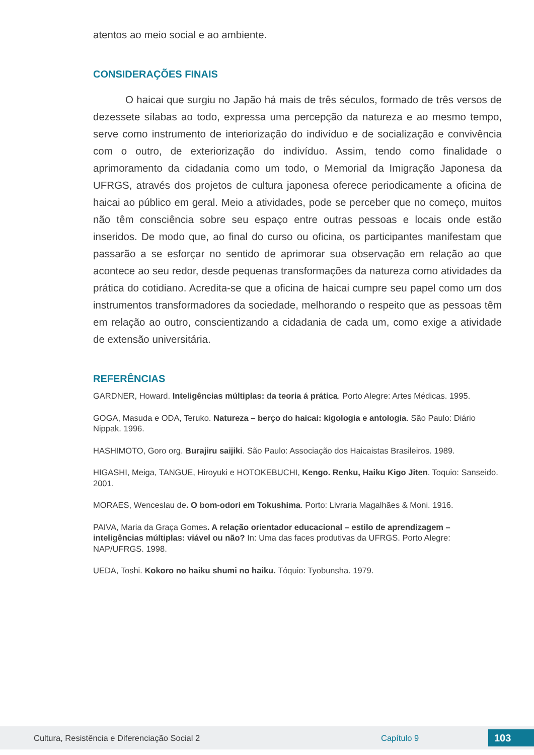atentos ao meio social e ao ambiente.
CONSIDERAÇÕES FINAIS
O haicai que surgiu no Japão há mais de três séculos, formado de três versos de dezessete sílabas ao todo, expressa uma percepção da natureza e ao mesmo tempo, serve como instrumento de interiorização do indivíduo e de socialização e convivência com o outro, de exteriorização do indivíduo. Assim, tendo como finalidade o aprimoramento da cidadania como um todo, o Memorial da Imigração Japonesa da UFRGS, através dos projetos de cultura japonesa oferece periodicamente a oficina de haicai ao público em geral. Meio a atividades, pode se perceber que no começo, muitos não têm consciência sobre seu espaço entre outras pessoas e locais onde estão inseridos. De modo que, ao final do curso ou oficina, os participantes manifestam que passarão a se esforçar no sentido de aprimorar sua observação em relação ao que acontece ao seu redor, desde pequenas transformações da natureza como atividades da prática do cotidiano. Acredita-se que a oficina de haicai cumpre seu papel como um dos instrumentos transformadores da sociedade, melhorando o respeito que as pessoas têm em relação ao outro, conscientizando a cidadania de cada um, como exige a atividade de extensão universitária.
REFERÊNCIAS
GARDNER, Howard. Inteligências múltiplas: da teoria á prática. Porto Alegre: Artes Médicas. 1995.
GOGA, Masuda e ODA, Teruko. Natureza – berço do haicai: kigologia e antologia. São Paulo: Diário Nippak. 1996.
HASHIMOTO, Goro org. Burajiru saijiki. São Paulo: Associação dos Haicaistas Brasileiros. 1989.
HIGASHI, Meiga, TANGUE, Hiroyuki e HOTOKEBUCHI, Kengo. Renku, Haiku Kigo Jiten. Toquio: Sanseido. 2001.
MORAES, Wenceslau de. O bom-odori em Tokushima. Porto: Livraria Magalhães & Moni. 1916.
PAIVA, Maria da Graça Gomes. A relação orientador educacional – estilo de aprendizagem – inteligências múltiplas: viável ou não? In: Uma das faces produtivas da UFRGS. Porto Alegre: NAP/UFRGS. 1998.
UEDA, Toshi. Kokoro no haiku shumi no haiku. Tóquio: Tyobunsha. 1979.
Cultura, Resistência e Diferenciação Social 2 Capítulo 9 103